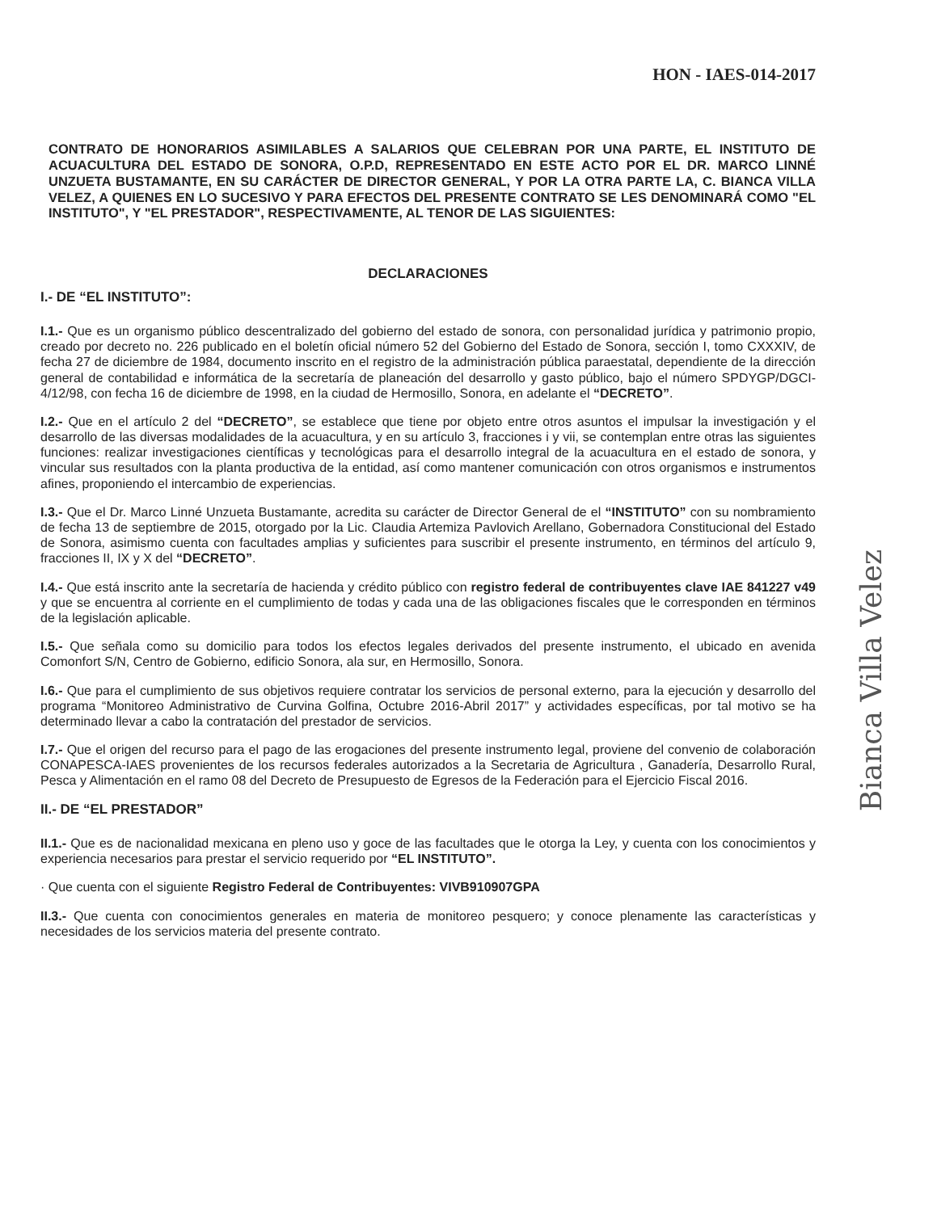HON - IAES-014-2017
CONTRATO DE HONORARIOS ASIMILABLES A SALARIOS QUE CELEBRAN POR UNA PARTE, EL INSTITUTO DE ACUACULTURA DEL ESTADO DE SONORA, O.P.D, REPRESENTADO EN ESTE ACTO POR EL DR. MARCO LINNÉ UNZUETA BUSTAMANTE, EN SU CARÁCTER DE DIRECTOR GENERAL, Y POR LA OTRA PARTE LA, C. BIANCA VILLA VELEZ, A QUIENES EN LO SUCESIVO Y PARA EFECTOS DEL PRESENTE CONTRATO SE LES DENOMINARÁ COMO "EL INSTITUTO", Y "EL PRESTADOR", RESPECTIVAMENTE, AL TENOR DE LAS SIGUIENTES:
DECLARACIONES
I.- DE “EL INSTITUTO”:
I.1.- Que es un organismo público descentralizado del gobierno del estado de sonora, con personalidad jurídica y patrimonio propio, creado por decreto no. 226 publicado en el boletín oficial número 52 del Gobierno del Estado de Sonora, sección I, tomo CXXXIV, de fecha 27 de diciembre de 1984, documento inscrito en el registro de la administración pública paraestatal, dependiente de la dirección general de contabilidad e informática de la secretaría de planeación del desarrollo y gasto público, bajo el número SPDYGP/DGCI-4/12/98, con fecha 16 de diciembre de 1998, en la ciudad de Hermosillo, Sonora, en adelante el “DECRETO”.
I.2.- Que en el artículo 2 del “DECRETO”, se establece que tiene por objeto entre otros asuntos el impulsar la investigación y el desarrollo de las diversas modalidades de la acuacultura, y en su artículo 3, fracciones i y vii, se contemplan entre otras las siguientes funciones: realizar investigaciones científicas y tecnológicas para el desarrollo integral de la acuacultura en el estado de sonora, y vincular sus resultados con la planta productiva de la entidad, así como mantener comunicación con otros organismos e instrumentos afines, proponiendo el intercambio de experiencias.
I.3.- Que el Dr. Marco Linné Unzueta Bustamante, acredita su carácter de Director General de el “INSTITUTO” con su nombramiento de fecha 13 de septiembre de 2015, otorgado por la Lic. Claudia Artemiza Pavlovich Arellano, Gobernadora Constitucional del Estado de Sonora, asimismo cuenta con facultades amplias y suficientes para suscribir el presente instrumento, en términos del artículo 9, fracciones II, IX y X del “DECRETO”.
I.4.- Que está inscrito ante la secretaría de hacienda y crédito público con registro federal de contribuyentes clave IAE 841227 v49 y que se encuentra al corriente en el cumplimiento de todas y cada una de las obligaciones fiscales que le corresponden en términos de la legislación aplicable.
I.5.- Que señala como su domicilio para todos los efectos legales derivados del presente instrumento, el ubicado en avenida Comonfort S/N, Centro de Gobierno, edificio Sonora, ala sur, en Hermosillo, Sonora.
I.6.- Que para el cumplimiento de sus objetivos requiere contratar los servicios de personal externo, para la ejecución y desarrollo del programa “Monitoreo Administrativo de Curvina Golfina, Octubre 2016-Abril 2017” y actividades específicas, por tal motivo se ha determinado llevar a cabo la contratación del prestador de servicios.
I.7.- Que el origen del recurso para el pago de las erogaciones del presente instrumento legal, proviene del convenio de colaboración CONAPESCA-IAES provenientes de los recursos federales autorizados a la Secretaria de Agricultura , Ganadería, Desarrollo Rural, Pesca y Alimentación en el ramo 08 del Decreto de Presupuesto de Egresos de la Federación para el Ejercicio Fiscal 2016.
II.- DE “EL PRESTADOR”
II.1.- Que es de nacionalidad mexicana en pleno uso y goce de las facultades que le otorga la Ley, y cuenta con los conocimientos y experiencia necesarios para prestar el servicio requerido por “EL INSTITUTO”.
· Que cuenta con el siguiente Registro Federal de Contribuyentes: VIVB910907GPA
II.3.- Que cuenta con conocimientos generales en materia de monitoreo pesquero; y conoce plenamente las características y necesidades de los servicios materia del presente contrato.
Bianca Villa Velez